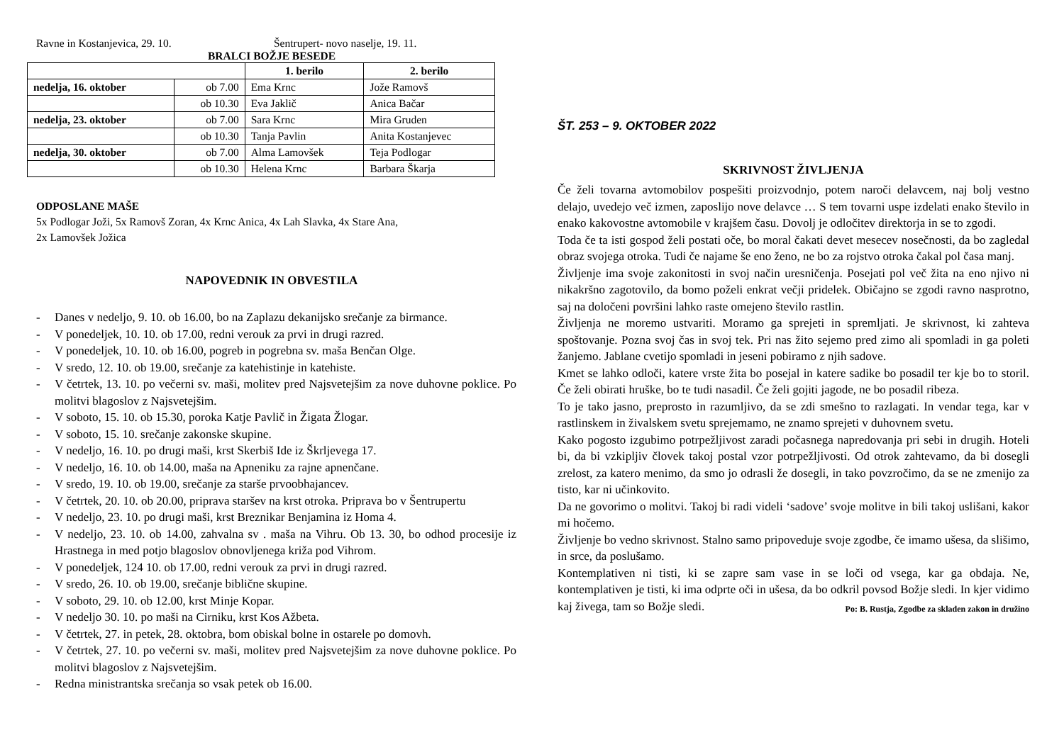Ravne in Kostanjevica, 29. 10. Šentrupert- novo naselje, 19. 11.
BRALCI BOŽJE BESEDE
| | | 1. berilo | 2. berilo |
| --- | --- | --- | --- |
| nedelja, 16. oktober | ob 7.00 | Ema Krnc | Jože Ramovš |
| | ob 10.30 | Eva Jaklič | Anica Bačar |
| nedelja, 23. oktober | ob 7.00 | Sara Krnc | Mira Gruden |
| | ob 10.30 | Tanja Pavlin | Anita Kostanjevec |
| nedelja, 30. oktober | ob 7.00 | Alma Lamovšek | Teja Podlogar |
| | ob 10.30 | Helena Krnc | Barbara Škarja |
ODPOSLANE MAŠE
5x Podlogar Joži, 5x Ramovš Zoran, 4x Krnc Anica, 4x Lah Slavka, 4x Stare Ana,
2x Lamovšek Jožica
NAPOVEDNIK IN OBVESTILA
- Danes v nedeljo, 9. 10. ob 16.00, bo na Zaplazu dekanijsko srečanje za birmance.
- V ponedeljek, 10. 10. ob 17.00, redni verouk za prvi in drugi razred.
- V ponedeljek, 10. 10. ob 16.00, pogreb in pogrebna sv. maša Benčan Olge.
- V sredo, 12. 10. ob 19.00, srečanje za katehistinje in katehiste.
- V četrtek, 13. 10. po večerni sv. maši, molitev pred Najsvetejšim za nove duhovne poklice. Po molitvi blagoslov z Najsvetejšim.
- V soboto, 15. 10. ob 15.30, poroka Katje Pavlič in Žigata Žlogar.
- V soboto, 15. 10. srečanje zakonske skupine.
- V nedeljo, 16. 10. po drugi maši, krst Skerbiš Ide iz Škrljevega 17.
- V nedeljo, 16. 10. ob 14.00, maša na Apneniku za rajne apnenčane.
- V sredo, 19. 10. ob 19.00, srečanje za starše prvoobhajancev.
- V četrtek, 20. 10. ob 20.00, priprava staršev na krst otroka. Priprava bo v Šentrupertu
- V nedeljo, 23. 10. po drugi maši, krst Breznikar Benjamina iz Homa 4.
- V nedeljo, 23. 10. ob 14.00, zahvalna sv . maša na Vihru. Ob 13. 30, bo odhod procesije iz Hrastnega in med potjo blagoslov obnovljenega križa pod Vihrom.
- V ponedeljek, 124 10. ob 17.00, redni verouk za prvi in drugi razred.
- V sredo, 26. 10. ob 19.00, srečanje biblične skupine.
- V soboto, 29. 10. ob 12.00, krst Minje Kopar.
- V nedeljo 30. 10. po maši na Cirniku, krst Kos Ažbeta.
- V četrtek, 27. in petek, 28. oktobra, bom obiskal bolne in ostarele po domovh.
- V četrtek, 27. 10. po večerni sv. maši, molitev pred Najsvetejšim za nove duhovne poklice. Po molitvi blagoslov z Najsvetejšim.
- Redna ministrantska srečanja so vsak petek ob 16.00.
ŠT. 253 – 9. OKTOBER 2022
SKRIVNOST ŽIVLJENJA
Če želi tovarna avtomobilov pospešiti proizvodnjo, potem naroči delavcem, naj bolj vestno delajo, uvedejo več izmen, zaposlijo nove delavce … S tem tovarni uspe izdelati enako število in enako kakovostne avtomobile v krajšem času. Dovolj je odločitev direktorja in se to zgodi.
Toda če ta isti gospod želi postati oče, bo moral čakati devet mesecev nosečnosti, da bo zagledal obraz svojega otroka. Tudi če najame še eno ženo, ne bo za rojstvo otroka čakal pol časa manj.
Življenje ima svoje zakonitosti in svoj način uresničenja. Posejati pol več žita na eno njivo ni nikakršno zagotovilo, da bomo poželi enkrat večji pridelek. Običajno se zgodi ravno nasprotno, saj na določeni površini lahko raste omejeno število rastlin.
Življenja ne moremo ustvariti. Moramo ga sprejeti in spremljati. Je skrivnost, ki zahteva spoštovanje. Pozna svoj čas in svoj tek. Pri nas žito sejemo pred zimo ali spomladi in ga poleti žanjemo. Jablane cvetijo spomladi in jeseni pobiramo z njih sadove.
Kmet se lahko odloči, katere vrste žita bo posejal in katere sadike bo posadil ter kje bo to storil. Če želi obirati hruške, bo te tudi nasadil. Če želi gojiti jagode, ne bo posadil ribeza.
To je tako jasno, preprosto in razumljivo, da se zdi smešno to razlagati. In vendar tega, kar v rastlinskem in živalskem svetu sprejemamo, ne znamo sprejeti v duhovnem svetu.
Kako pogosto izgubimo potrpežljivost zaradi počasnega napredovanja pri sebi in drugih. Hoteli bi, da bi vzkipljiv človek takoj postal vzor potrpežljivosti. Od otrok zahtevamo, da bi dosegli zrelost, za katero menimo, da smo jo odrasli že dosegli, in tako povzročimo, da se ne zmenijo za tisto, kar ni učinkovito.
Da ne govorimo o molitvi. Takoj bi radi videli ‘sadove’ svoje molitve in bili takoj uslišani, kakor mi hočemo.
Življenje bo vedno skrivnost. Stalno samo pripoveduje svoje zgodbe, če imamo ušesa, da slišimo, in srce, da poslušamo.
Kontemplativen ni tisti, ki se zapre sam vase in se loči od vsega, kar ga obdaja. Ne, kontemplativen je tisti, ki ima odprte oči in ušesa, da bo odkril povsod Božje sledi. In kjer vidimo kaj živega, tam so Božje sledi. Po: B. Rustja, Zgodbe za skladen zakon in družino